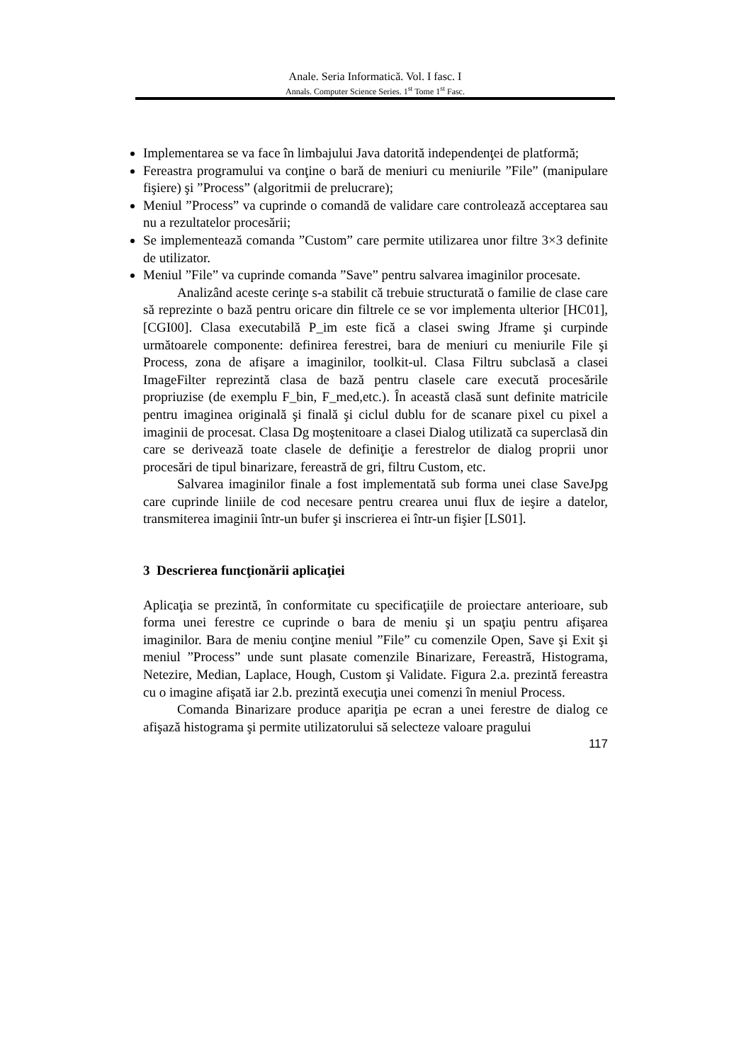Anale. Seria Informatică. Vol. I fasc. I
Annals. Computer Science Series. 1<sup>st</sup> Tome 1<sup>st</sup> Fasc.
Implementarea se va face în limbajului Java datorită independenţei de platformă;
Fereastra programului va conţine o bară de meniuri cu meniurile ”File” (manipulare fişiere) şi ”Process” (algoritmii de prelucrare);
Meniul ”Process” va cuprinde o comandă de validare care controlează acceptarea sau nu a rezultatelor procesării;
Se implementează comanda ”Custom” care permite utilizarea unor filtre 3×3 definite de utilizator.
Meniul ”File” va cuprinde comanda ”Save” pentru salvarea imaginilor procesate.
Analizând aceste cerinţe s-a stabilit că trebuie structurată o familie de clase care să reprezinte o bază pentru oricare din filtrele ce se vor implementa ulterior [HC01], [CGI00]. Clasa executabilă P_im este fică a clasei swing Jframe şi curpinde următoarele componente: definirea ferestrei, bara de meniuri cu meniurile File şi Process, zona de afişare a imaginilor, toolkit-ul. Clasa Filtru subclasă a clasei ImageFilter reprezintă clasa de bază pentru clasele care execută procesările propriuzise (de exemplu F_bin, F_med,etc.). În această clasă sunt definite matricile pentru imaginea originală şi finală şi ciclul dublu for de scanare pixel cu pixel a imaginii de procesat. Clasa Dg moştenitoare a clasei Dialog utilizată ca superclasă din care se derivează toate clasele de definiţie a ferestrelor de dialog proprii unor procesări de tipul binarizare, fereastră de gri, filtru Custom, etc.
Salvarea imaginilor finale a fost implementată sub forma unei clase SaveJpg care cuprinde liniile de cod necesare pentru crearea unui flux de ieşire a datelor, transmiterea imaginii într-un bufer şi inscrierea ei într-un fişier [LS01].
3 Descrierea funcţionării aplicaţiei
Aplicaţia se prezintă, în conformitate cu specificaţiile de proiectare anterioare, sub forma unei ferestre ce cuprinde o bara de meniu şi un spaţiu pentru afişarea imaginilor. Bara de meniu conţine meniul ”File” cu comenzile Open, Save şi Exit şi meniul ”Process” unde sunt plasate comenzile Binarizare, Fereastră, Histograma, Netezire, Median, Laplace, Hough, Custom şi Validate. Figura 2.a. prezintă fereastra cu o imagine afişată iar 2.b. prezintă execuţia unei comenzi în meniul Process.
Comanda Binarizare produce apariţia pe ecran a unei ferestre de dialog ce afişază histograma şi permite utilizatorului să selecteze valoare pragului
117